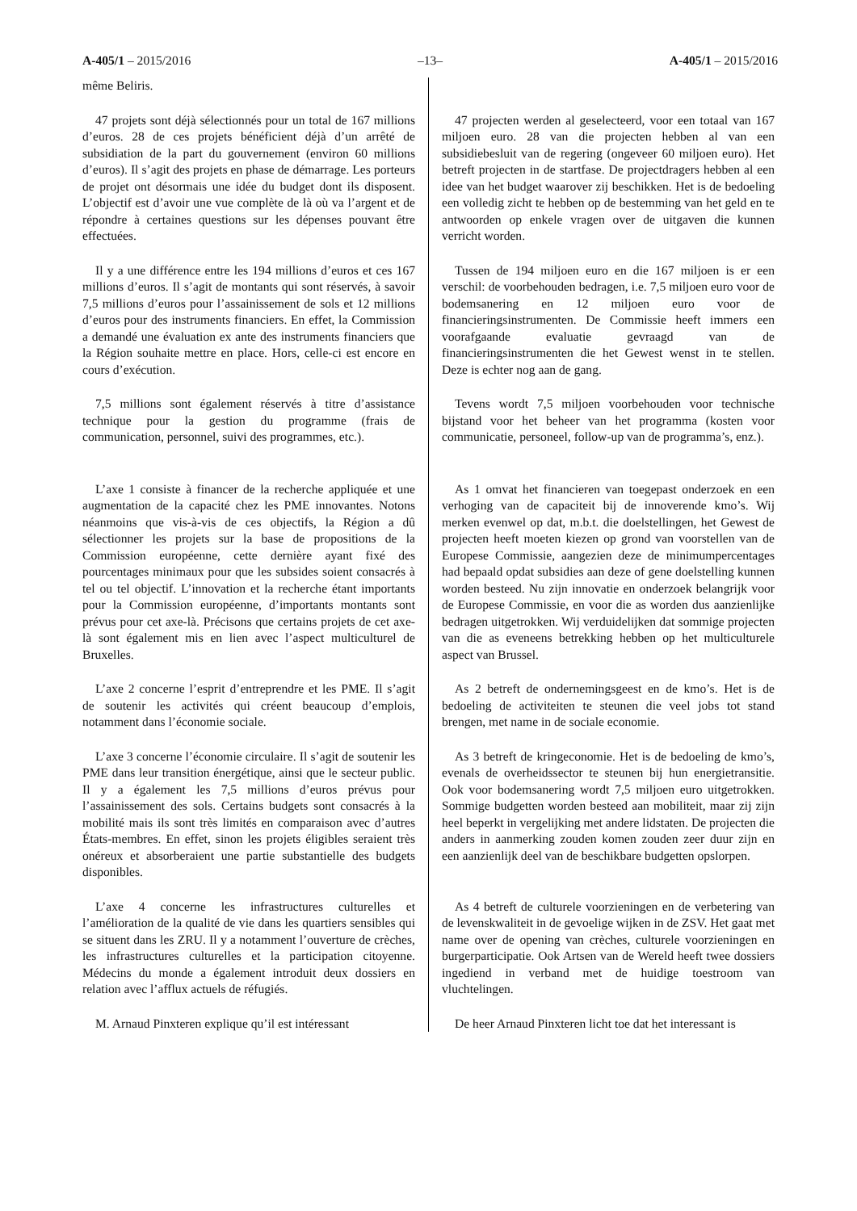A-405/1 – 2015/2016 –13– A-405/1 – 2015/2016
même Beliris.
47 projets sont déjà sélectionnés pour un total de 167 millions d’euros. 28 de ces projets bénéficient déjà d’un arrêté de subsidiation de la part du gouvernement (environ 60 millions d’euros). Il s’agit des projets en phase de démarrage. Les porteurs de projet ont désormais une idée du budget dont ils disposent. L’objectif est d’avoir une vue complète de là où va l’argent et de répondre à certaines questions sur les dépenses pouvant être effectuées.
47 projecten werden al geselecteerd, voor een totaal van 167 miljoen euro. 28 van die projecten hebben al van een subsidiebesluit van de regering (ongeveer 60 miljoen euro). Het betreft projecten in de startfase. De projectdragers hebben al een idee van het budget waarover zij beschikken. Het is de bedoeling een volledig zicht te hebben op de bestemming van het geld en te antwoorden op enkele vragen over de uitgaven die kunnen verricht worden.
Il y a une différence entre les 194 millions d’euros et ces 167 millions d’euros. Il s’agit de montants qui sont réservés, à savoir 7,5 millions d’euros pour l’assainissement de sols et 12 millions d’euros pour des instruments financiers. En effet, la Commission a demandé une évaluation ex ante des instruments financiers que la Région souhaite mettre en place. Hors, celle-ci est encore en cours d’exécution.
Tussen de 194 miljoen euro en die 167 miljoen is er een verschil: de voorbehouden bedragen, i.e. 7,5 miljoen euro voor de bodemsanering en 12 miljoen euro voor de financieringsinstrumenten. De Commissie heeft immers een voorafgaande evaluatie gevraagd van de financieringsinstrumenten die het Gewest wenst in te stellen. Deze is echter nog aan de gang.
7,5 millions sont également réservés à titre d’assistance technique pour la gestion du programme (frais de communication, personnel, suivi des programmes, etc.).
Tevens wordt 7,5 miljoen voorbehouden voor technische bijstand voor het beheer van het programma (kosten voor communicatie, personeel, follow-up van de programma’s, enz.).
L’axe 1 consiste à financer de la recherche appliquée et une augmentation de la capacité chez les PME innovantes. Notons néanmoins que vis-à-vis de ces objectifs, la Région a dû sélectionner les projets sur la base de propositions de la Commission européenne, cette dernière ayant fixé des pourcentages minimaux pour que les subsides soient consacrés à tel ou tel objectif. L’innovation et la recherche étant importants pour la Commission européenne, d’importants montants sont prévus pour cet axe-là. Précisons que certains projets de cet axe-là sont également mis en lien avec l’aspect multiculturel de Bruxelles.
As 1 omvat het financieren van toegepast onderzoek en een verhoging van de capaciteit bij de innoverende kmo’s. Wij merken evenwel op dat, m.b.t. die doelstellingen, het Gewest de projecten heeft moeten kiezen op grond van voorstellen van de Europese Commissie, aangezien deze de minimumpercentages had bepaald opdat subsidies aan deze of gene doelstelling kunnen worden besteed. Nu zijn innovatie en onderzoek belangrijk voor de Europese Commissie, en voor die as worden dus aanzienlijke bedragen uitgetrokken. Wij verduidelijken dat sommige projecten van die as eveneens betrekking hebben op het multiculturele aspect van Brussel.
L’axe 2 concerne l’esprit d’entreprendre et les PME. Il s’agit de soutenir les activités qui créent beaucoup d’emplois, notamment dans l’économie sociale.
As 2 betreft de ondernemingsgeest en de kmo’s. Het is de bedoeling de activiteiten te steunen die veel jobs tot stand brengen, met name in de sociale economie.
L’axe 3 concerne l’économie circulaire. Il s’agit de soutenir les PME dans leur transition énergétique, ainsi que le secteur public. Il y a également les 7,5 millions d’euros prévus pour l’assainissement des sols. Certains budgets sont consacrés à la mobilité mais ils sont très limités en comparaison avec d’autres États-membres. En effet, sinon les projets éligibles seraient très onéreux et absorberaient une partie substantielle des budgets disponibles.
As 3 betreft de kringeconomie. Het is de bedoeling de kmo’s, evenals de overheidssector te steunen bij hun energietransitie. Ook voor bodemsanering wordt 7,5 miljoen euro uitgetrokken. Sommige budgetten worden besteed aan mobiliteit, maar zij zijn heel beperkt in vergelijking met andere lidstaten. De projecten die anders in aanmerking zouden komen zouden zeer duur zijn en een aanzienlijk deel van de beschikbare budgetten opslorpen.
L’axe 4 concerne les infrastructures culturelles et l’amélioration de la qualité de vie dans les quartiers sensibles qui se situent dans les ZRU. Il y a notamment l’ouverture de crèches, les infrastructures culturelles et la participation citoyenne. Médecins du monde a également introduit deux dossiers en relation avec l’afflux actuels de réfugiés.
As 4 betreft de culturele voorzieningen en de verbetering van de levenskwaliteit in de gevoelige wijken in de ZSV. Het gaat met name over de opening van crèches, culturele voorzieningen en burgerparticipatie. Ook Artsen van de Wereld heeft twee dossiers ingediend in verband met de huidige toestroom van vluchtelingen.
M. Arnaud Pinxteren explique qu’il est intéressant
De heer Arnaud Pinxteren licht toe dat het interessant is